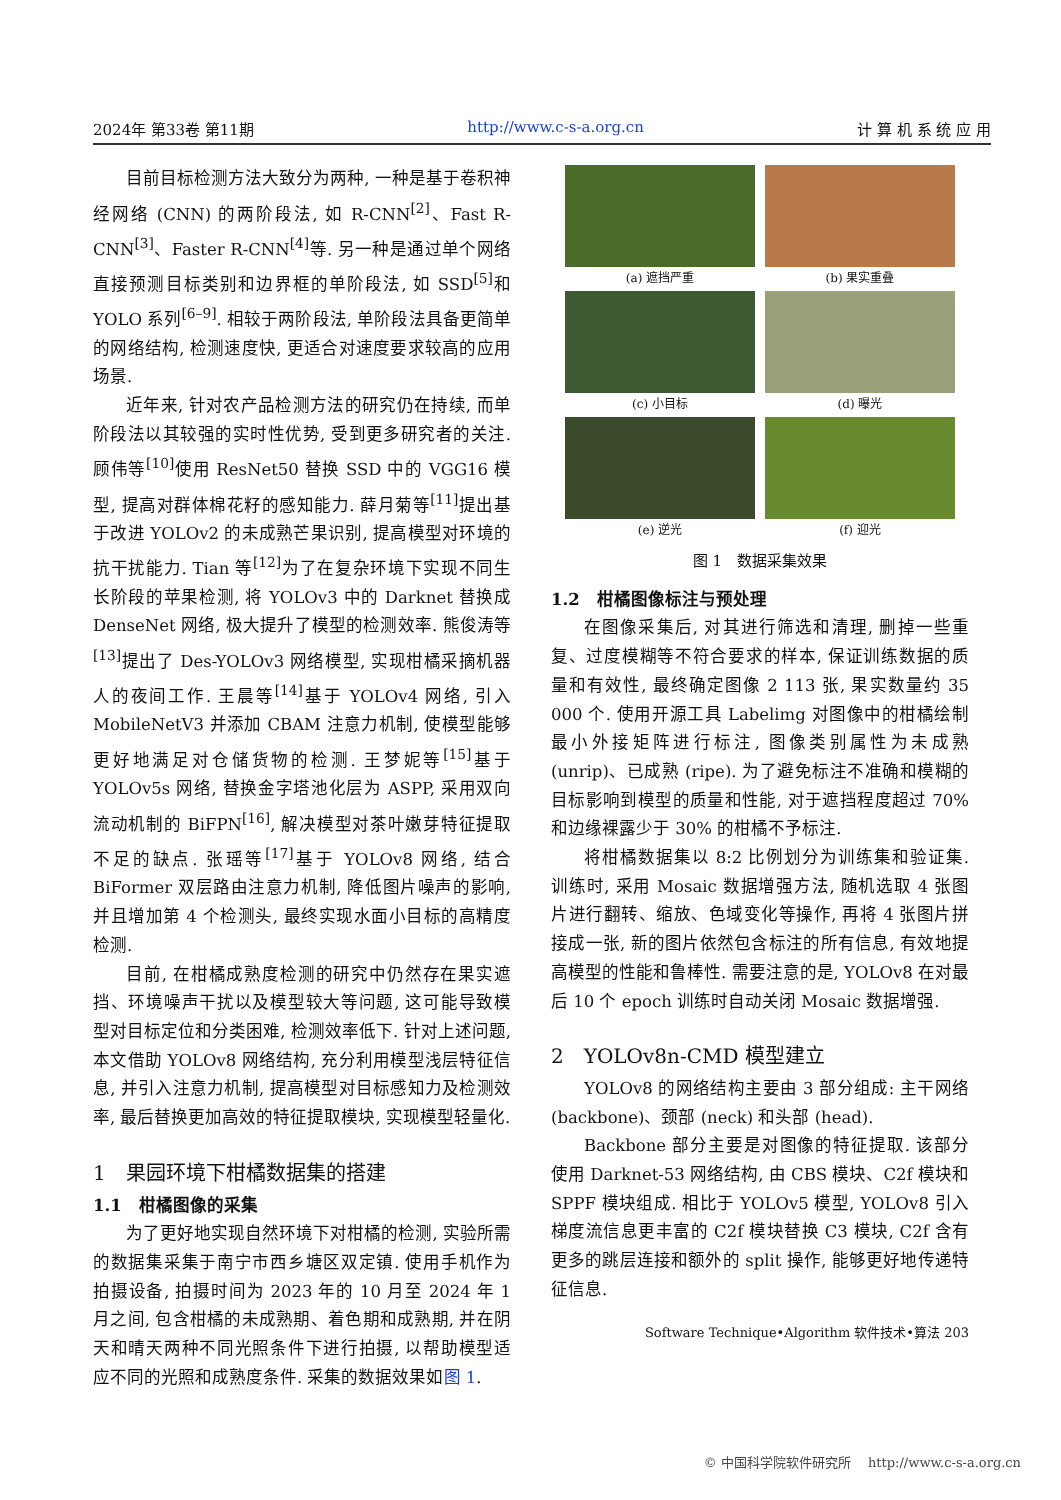2024年 第33卷 第11期 http://www.c-s-a.org.cn 计 算 机 系 统 应 用
目前目标检测方法大致分为两种, 一种是基于卷积神经网络 (CNN) 的两阶段法, 如 R-CNN<sup>[2]</sup>、Fast R-CNN<sup>[3]</sup>、Faster R-CNN<sup>[4]</sup>等. 另一种是通过单个网络直接预测目标类别和边界框的单阶段法, 如 SSD<sup>[5]</sup>和 YOLO 系列<sup>[6–9]</sup>. 相较于两阶段法, 单阶段法具备更简单的网络结构, 检测速度快, 更适合对速度要求较高的应用场景.
近年来, 针对农产品检测方法的研究仍在持续, 而单阶段法以其较强的实时性优势, 受到更多研究者的关注. 顾伟等<sup>[10]</sup>使用 ResNet50 替换 SSD 中的 VGG16 模型, 提高对群体棉花籽的感知能力. 薛月菊等<sup>[11]</sup>提出基于改进 YOLOv2 的未成熟芒果识别, 提高模型对环境的抗干扰能力. Tian 等<sup>[12]</sup>为了在复杂环境下实现不同生长阶段的苹果检测, 将 YOLOv3 中的 Darknet 替换成 DenseNet 网络, 极大提升了模型的检测效率. 熊俊涛等<sup>[13]</sup>提出了 Des-YOLOv3 网络模型, 实现柑橘采摘机器人的夜间工作. 王晨等<sup>[14]</sup>基于 YOLOv4 网络, 引入 MobileNetV3 并添加 CBAM 注意力机制, 使模型能够更好地满足对仓储货物的检测. 王梦妮等<sup>[15]</sup>基于 YOLOv5s 网络, 替换金字塔池化层为 ASPP, 采用双向流动机制的 BiFPN<sup>[16]</sup>, 解决模型对茶叶嫩芽特征提取不足的缺点. 张瑶等<sup>[17]</sup>基于 YOLOv8 网络, 结合 BiFormer 双层路由注意力机制, 降低图片噪声的影响, 并且增加第 4 个检测头, 最终实现水面小目标的高精度检测.
目前, 在柑橘成熟度检测的研究中仍然存在果实遮挡、环境噪声干扰以及模型较大等问题, 这可能导致模型对目标定位和分类困难, 检测效率低下. 针对上述问题, 本文借助 YOLOv8 网络结构, 充分利用模型浅层特征信息, 并引入注意力机制, 提高模型对目标感知力及检测效率, 最后替换更加高效的特征提取模块, 实现模型轻量化.
1　果园环境下柑橘数据集的搭建
1.1　柑橘图像的采集
为了更好地实现自然环境下对柑橘的检测, 实验所需的数据集采集于南宁市西乡塘区双定镇. 使用手机作为拍摄设备, 拍摄时间为 2023 年的 10 月至 2024 年 1 月之间, 包含柑橘的未成熟期、着色期和成熟期, 并在阴天和晴天两种不同光照条件下进行拍摄, 以帮助模型适应不同的光照和成熟度条件. 采集的数据效果如图 1.
(a) 遮挡严重
(b) 果实重叠
(c) 小目标
(d) 曝光
(e) 逆光
(f) 迎光
图 1　数据采集效果
1.2　柑橘图像标注与预处理
在图像采集后, 对其进行筛选和清理, 删掉一些重复、过度模糊等不符合要求的样本, 保证训练数据的质量和有效性, 最终确定图像 2 113 张, 果实数量约 35 000 个. 使用开源工具 Labelimg 对图像中的柑橘绘制最小外接矩阵进行标注, 图像类别属性为未成熟 (unrip)、已成熟 (ripe). 为了避免标注不准确和模糊的目标影响到模型的质量和性能, 对于遮挡程度超过 70% 和边缘裸露少于 30% 的柑橘不予标注.
将柑橘数据集以 8:2 比例划分为训练集和验证集. 训练时, 采用 Mosaic 数据增强方法, 随机选取 4 张图片进行翻转、缩放、色域变化等操作, 再将 4 张图片拼接成一张, 新的图片依然包含标注的所有信息, 有效地提高模型的性能和鲁棒性. 需要注意的是, YOLOv8 在对最后 10 个 epoch 训练时自动关闭 Mosaic 数据增强.
2　YOLOv8n-CMD 模型建立
YOLOv8 的网络结构主要由 3 部分组成: 主干网络 (backbone)、颈部 (neck) 和头部 (head).
Backbone 部分主要是对图像的特征提取. 该部分使用 Darknet-53 网络结构, 由 CBS 模块、C2f 模块和 SPPF 模块组成. 相比于 YOLOv5 模型, YOLOv8 引入梯度流信息更丰富的 C2f 模块替换 C3 模块, C2f 含有更多的跳层连接和额外的 split 操作, 能够更好地传递特征信息.
Software Technique•Algorithm 软件技术•算法 203
© 中国科学院软件研究所　 http://www.c-s-a.org.cn